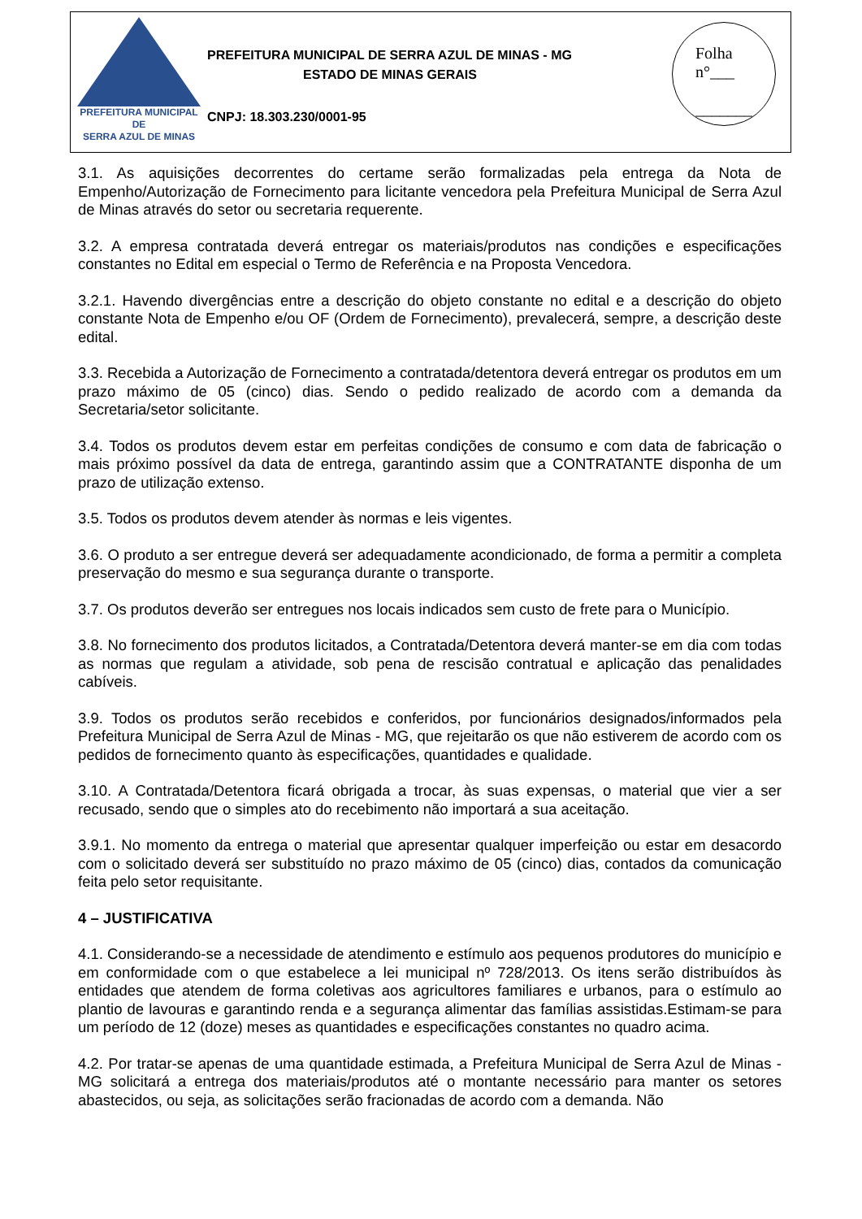PREFEITURA MUNICIPAL DE
SERRA AZUL DE MINAS
PREFEITURA MUNICIPAL DE SERRA AZUL DE MINAS - MG
ESTADO DE MINAS GERAIS
CNPJ: 18.303.230/0001-95
Folha
n°___
_______
3.1. As aquisições decorrentes do certame serão formalizadas pela entrega da Nota de Empenho/Autorização de Fornecimento para licitante vencedora pela Prefeitura Municipal de Serra Azul de Minas através do setor ou secretaria requerente.
3.2. A empresa contratada deverá entregar os materiais/produtos nas condições e especificações constantes no Edital em especial o Termo de Referência e na Proposta Vencedora.
3.2.1. Havendo divergências entre a descrição do objeto constante no edital e a descrição do objeto constante Nota de Empenho e/ou OF (Ordem de Fornecimento), prevalecerá, sempre, a descrição deste edital.
3.3. Recebida a Autorização de Fornecimento a contratada/detentora deverá entregar os produtos em um prazo máximo de 05 (cinco) dias. Sendo o pedido realizado de acordo com a demanda da Secretaria/setor solicitante.
3.4. Todos os produtos devem estar em perfeitas condições de consumo e com data de fabricação o mais próximo possível da data de entrega, garantindo assim que a CONTRATANTE disponha de um prazo de utilização extenso.
3.5. Todos os produtos devem atender às normas e leis vigentes.
3.6. O produto a ser entregue deverá ser adequadamente acondicionado, de forma a permitir a completa preservação do mesmo e sua segurança durante o transporte.
3.7. Os produtos deverão ser entregues nos locais indicados sem custo de frete para o Município.
3.8. No fornecimento dos produtos licitados, a Contratada/Detentora deverá manter-se em dia com todas as normas que regulam a atividade, sob pena de rescisão contratual e aplicação das penalidades cabíveis.
3.9. Todos os produtos serão recebidos e conferidos, por funcionários designados/informados pela Prefeitura Municipal de Serra Azul de Minas - MG, que rejeitarão os que não estiverem de acordo com os pedidos de fornecimento quanto às especificações, quantidades e qualidade.
3.10. A Contratada/Detentora ficará obrigada a trocar, às suas expensas, o material que vier a ser recusado, sendo que o simples ato do recebimento não importará a sua aceitação.
3.9.1. No momento da entrega o material que apresentar qualquer imperfeição ou estar em desacordo com o solicitado deverá ser substituído no prazo máximo de 05 (cinco) dias, contados da comunicação feita pelo setor requisitante.
4 – JUSTIFICATIVA
4.1. Considerando-se a necessidade de atendimento e estímulo aos pequenos produtores do município e em conformidade com o que estabelece a lei municipal nº 728/2013. Os itens serão distribuídos às entidades que atendem de forma coletivas aos agricultores familiares e urbanos, para o estímulo ao plantio de lavouras e garantindo renda e a segurança alimentar das famílias assistidas.Estimam-se para um período de 12 (doze) meses as quantidades e especificações constantes no quadro acima.
4.2. Por tratar-se apenas de uma quantidade estimada, a Prefeitura Municipal de Serra Azul de Minas - MG solicitará a entrega dos materiais/produtos até o montante necessário para manter os setores abastecidos, ou seja, as solicitações serão fracionadas de acordo com a demanda. Não